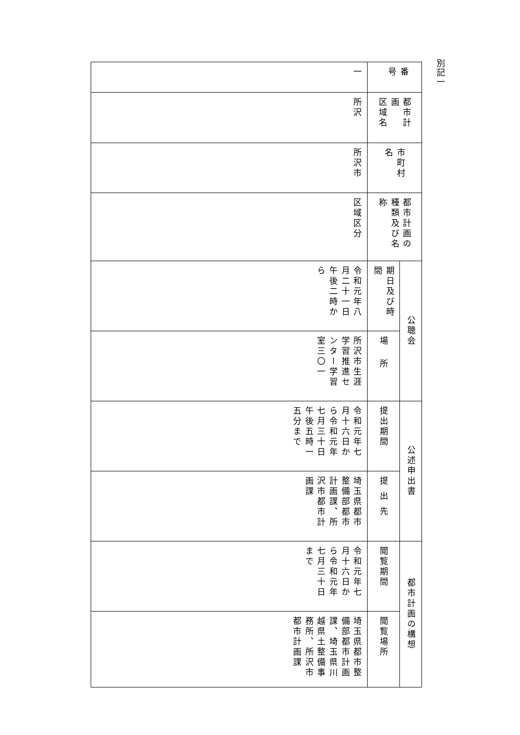別記一
| 番号 | | 一 |
| 都市計画 区域名 | | 所沢 |
| 市町村名 | | 所沢市 |
| 都市計画の 種類及び名称 | | 区域区分 |
| 公聴会 | 期日及び時間 | 令和元年八月二十一日午後二時から |
| | 場所 | 所沢市生涯学習推進センター学習室三〇一 |
| 公述申出書 | 提出期間 | 令和元年七月十六日から令和元年七月三十日午後五時一五分まで |
| | 提出先 | 埼玉県都市整備部都市計画課、所沢市都市計画課 |
| 都市計画の構想 | 閲覧期間 | 令和元年七月十六日から令和元年七月三十日まで |
| | 閲覧場所 | 埼玉県都市整備部都市計画課、埼玉県川越県土整備事務所、所沢市都市計画課 |